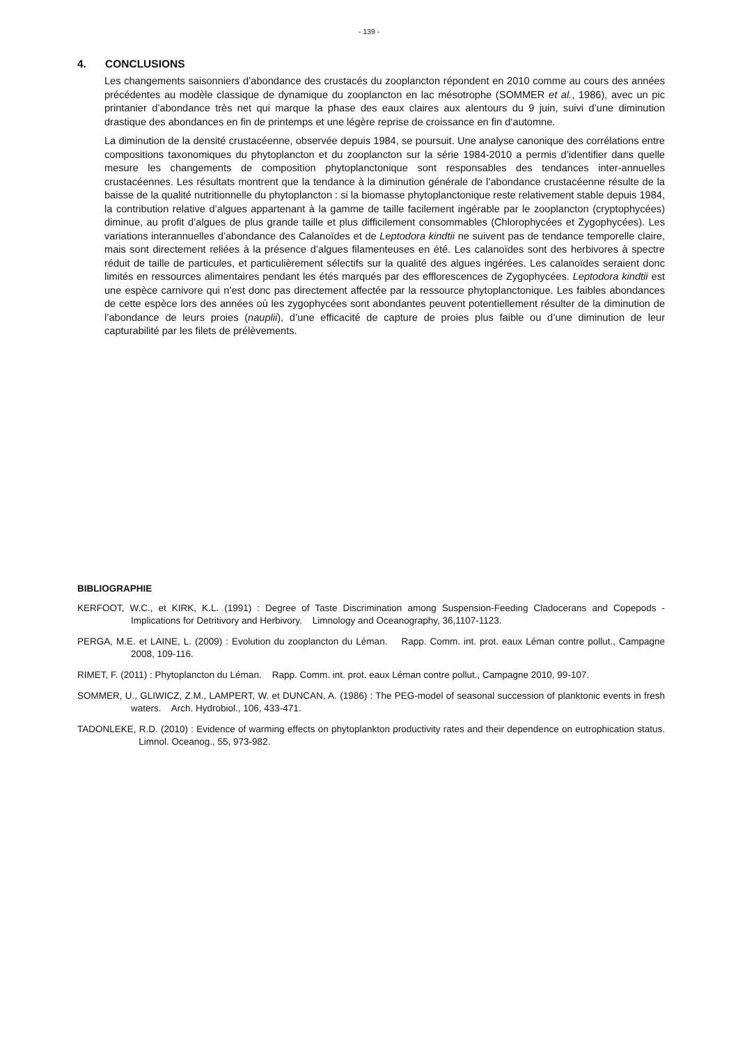- 139 -
4. CONCLUSIONS
Les changements saisonniers d’abondance des crustacés du zooplancton répondent en 2010 comme au cours des années précédentes au modèle classique de dynamique du zooplancton en lac mésotrophe (SOMMER et al., 1986), avec un pic printanier d’abondance très net qui marque la phase des eaux claires aux alentours du 9 juin, suivi d’une diminution drastique des abondances en fin de printemps et une légère reprise de croissance en fin d‘automne.
La diminution de la densité crustacéenne, observée depuis 1984, se poursuit. Une analyse canonique des corrélations entre compositions taxonomiques du phytoplancton et du zooplancton sur la série 1984-2010 a permis d’identifier dans quelle mesure les changements de composition phytoplanctonique sont responsables des tendances inter-annuelles crustacéennes. Les résultats montrent que la tendance à la diminution générale de l’abondance crustacéenne résulte de la baisse de la qualité nutritionnelle du phytoplancton : si la biomasse phytoplanctonique reste relativement stable depuis 1984, la contribution relative d’algues appartenant à la gamme de taille facilement ingérable par le zooplancton (cryptophycées) diminue, au profit d’algues de plus grande taille et plus difficilement consommables (Chlorophycées et Zygophycées). Les variations interannuelles d’abondance des Calanoïdes et de Leptodora kindtii ne suivent pas de tendance temporelle claire, mais sont directement reliées à la présence d’algues filamenteuses en été. Les calanoïdes sont des herbivores à spectre réduit de taille de particules, et particulièrement sélectifs sur la qualité des algues ingérées. Les calanoïdes seraient donc limités en ressources alimentaires pendant les étés marqués par des efflorescences de Zygophycées. Leptodora kindtii est une espèce carnivore qui n’est donc pas directement affectée par la ressource phytoplanctonique. Les faibles abondances de cette espèce lors des années où les zygophycées sont abondantes peuvent potentiellement résulter de la diminution de l’abondance de leurs proies (nauplii), d’une efficacité de capture de proies plus faible ou d’une diminution de leur capturabilité par les filets de prélèvements.
BIBLIOGRAPHIE
KERFOOT, W.C., et KIRK, K.L. (1991) : Degree of Taste Discrimination among Suspension-Feeding Cladocerans and Copepods - Implications for Detritivory and Herbivory. Limnology and Oceanography, 36,1107-1123.
PERGA, M.E. et LAINE, L. (2009) : Evolution du zooplancton du Léman. Rapp. Comm. int. prot. eaux Léman contre pollut., Campagne 2008, 109-116.
RIMET, F. (2011) : Phytoplancton du Léman. Rapp. Comm. int. prot. eaux Léman contre pollut., Campagne 2010, 99-107.
SOMMER, U., GLIWICZ, Z.M., LAMPERT, W. et DUNCAN, A. (1986) : The PEG-model of seasonal succession of planktonic events in fresh waters. Arch. Hydrobiol., 106, 433-471.
TADONLEKE, R.D. (2010) : Evidence of warming effects on phytoplankton productivity rates and their dependence on eutrophication status. Limnol. Oceanog., 55, 973-982.